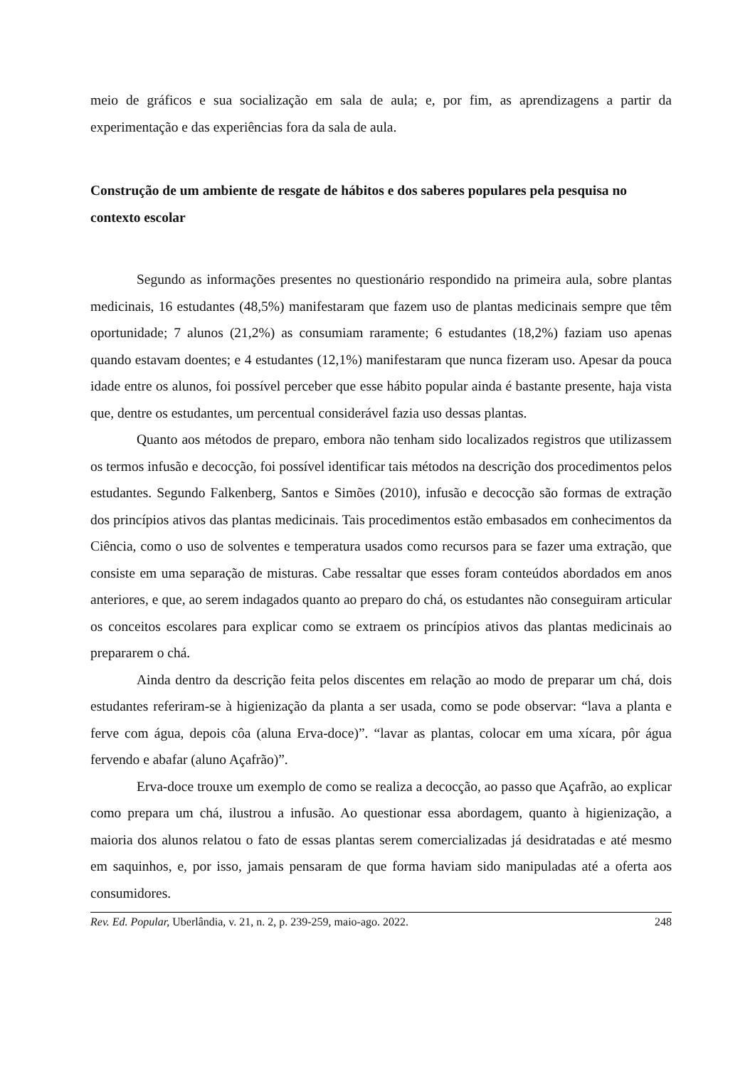meio de gráficos e sua socialização em sala de aula; e, por fim, as aprendizagens a partir da experimentação e das experiências fora da sala de aula.
Construção de um ambiente de resgate de hábitos e dos saberes populares pela pesquisa no contexto escolar
Segundo as informações presentes no questionário respondido na primeira aula, sobre plantas medicinais, 16 estudantes (48,5%) manifestaram que fazem uso de plantas medicinais sempre que têm oportunidade; 7 alunos (21,2%) as consumiam raramente; 6 estudantes (18,2%) faziam uso apenas quando estavam doentes; e 4 estudantes (12,1%) manifestaram que nunca fizeram uso. Apesar da pouca idade entre os alunos, foi possível perceber que esse hábito popular ainda é bastante presente, haja vista que, dentre os estudantes, um percentual considerável fazia uso dessas plantas.
Quanto aos métodos de preparo, embora não tenham sido localizados registros que utilizassem os termos infusão e decocção, foi possível identificar tais métodos na descrição dos procedimentos pelos estudantes. Segundo Falkenberg, Santos e Simões (2010), infusão e decocção são formas de extração dos princípios ativos das plantas medicinais. Tais procedimentos estão embasados em conhecimentos da Ciência, como o uso de solventes e temperatura usados como recursos para se fazer uma extração, que consiste em uma separação de misturas. Cabe ressaltar que esses foram conteúdos abordados em anos anteriores, e que, ao serem indagados quanto ao preparo do chá, os estudantes não conseguiram articular os conceitos escolares para explicar como se extraem os princípios ativos das plantas medicinais ao prepararem o chá.
Ainda dentro da descrição feita pelos discentes em relação ao modo de preparar um chá, dois estudantes referiram-se à higienização da planta a ser usada, como se pode observar: “lava a planta e ferve com água, depois côa (aluna Erva-doce)”. “lavar as plantas, colocar em uma xícara, pôr água fervendo e abafar (aluno Açafrão)”.
Erva-doce trouxe um exemplo de como se realiza a decocção, ao passo que Açafrão, ao explicar como prepara um chá, ilustrou a infusão. Ao questionar essa abordagem, quanto à higienização, a maioria dos alunos relatou o fato de essas plantas serem comercializadas já desidratadas e até mesmo em saquinhos, e, por isso, jamais pensaram de que forma haviam sido manipuladas até a oferta aos consumidores.
Rev. Ed. Popular, Uberlândia, v. 21, n. 2, p. 239-259, maio-ago. 2022. 248